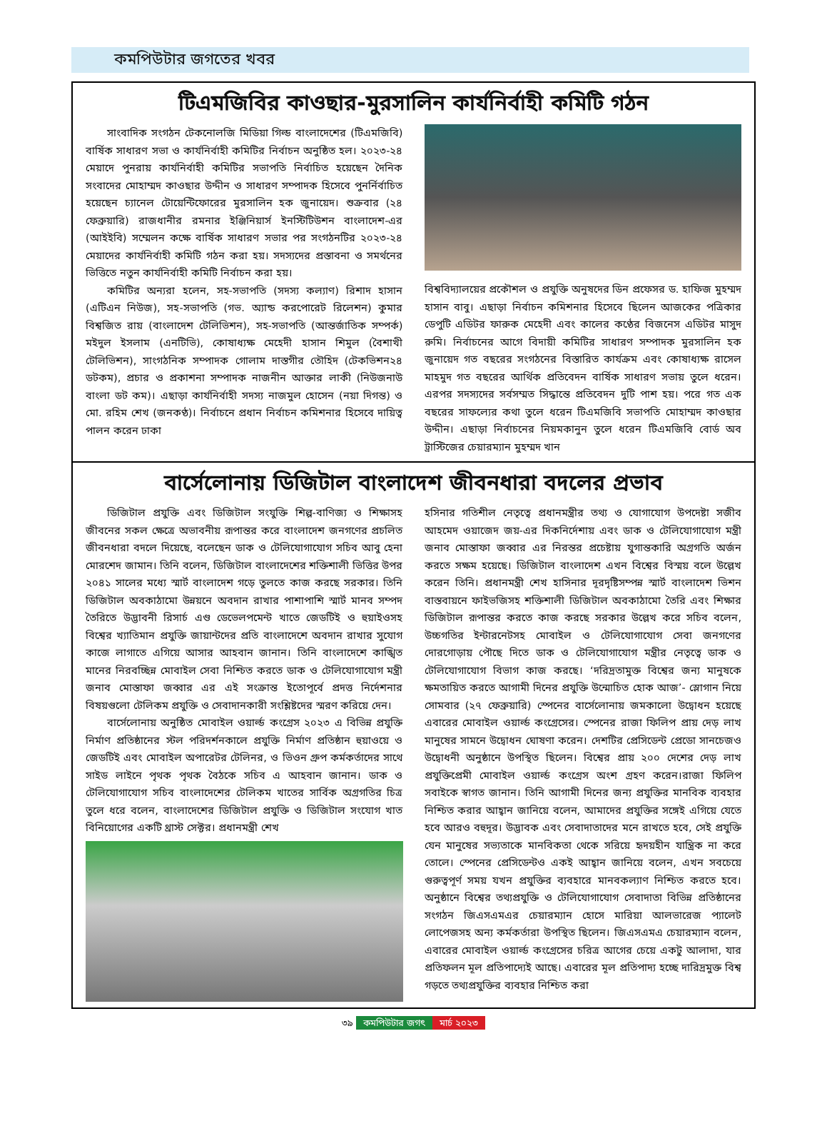কমপিউটার জগতের খবর
টিএমজিবির কাওছার-মুরসালিন কার্যনির্বাহী কমিটি গঠন
সাংবাদিক সংগঠন টেকনোলজি মিডিয়া গিল্ড বাংলাদেশের (টিএমজিবি) বার্ষিক সাধারণ সভা ও কার্যনির্বাহী কমিটির নির্বাচন অনুষ্ঠিত হল। ২০২৩-২৪ মেয়াদে পুনরায় কার্যনির্বাহী কমিটির সভাপতি নির্বাচিত হয়েছেন দৈনিক সংবাদের মোহাম্মদ কাওছার উদ্দীন ও সাধারণ সম্পাদক হিসেবে পুনর্নির্বাচিত হয়েছেন চ্যানেল টোয়েন্টিফোরের মুরসালিন হক জুনায়েদ। শুক্রবার (২৪ ফেব্রুয়ারি) রাজধানীর রমনার ইঞ্জিনিয়ার্স ইনস্টিটিউশন বাংলাদেশ-এর (আইইবি) সম্মেলন কক্ষে বার্ষিক সাধারণ সভার পর সংগঠনটির ২০২৩-২৪ মেয়াদের কার্যনির্বাহী কমিটি গঠন করা হয়। সদস্যদের প্রস্তাবনা ও সমর্থনের ভিত্তিতে নতুন কার্যনির্বাহী কমিটি নির্বাচন করা হয়।
কমিটির অন্যরা হলেন, সহ-সভাপতি (সদস্য কল্যাণ) রিশাদ হাসান (এটিএন নিউজ), সহ-সভাপতি (গভ. অ্যান্ড করপোরেট রিলেশন) কুমার বিশ্বজিত রায় (বাংলাদেশ টেলিভিশন), সহ-সভাপতি (আন্তর্জাতিক সম্পর্ক) মইদুল ইসলাম (এনটিভি), কোষাধ্যক্ষ মেহেদী হাসান শিমুল (বৈশাখী টেলিভিশন), সাংগঠনিক সম্পাদক গোলাম দাস্তগীর তৌহিদ (টেকভিশন২৪ ডটকম), প্রচার ও প্রকাশনা সম্পাদক নাজনীন আক্তার লাকী (নিউজনাউ বাংলা ডট কম)। এছাড়া কার্যনির্বাহী সদস্য নাজমুল হোসেন (নয়া দিগন্ত) ও মো. রহিম শেখ (জনকণ্ঠ)। নির্বাচনে প্রধান নির্বাচন কমিশনার হিসেবে দায়িত্ব পালন করেন ঢাকা
বিশ্ববিদ্যালয়ের প্রকৌশল ও প্রযুক্তি অনুষদের ডিন প্রফেসর ড. হাফিজ মুহম্মদ হাসান বাবু। এছাড়া নির্বাচন কমিশনার হিসেবে ছিলেন আজকের পত্রিকার ডেপুটি এডিটর ফারুক মেহেদী এবং কালের কণ্ঠের বিজনেস এডিটর মাসুদ রুমি। নির্বাচনের আগে বিদায়ী কমিটির সাধারণ সম্পাদক মুরসালিন হক জুনায়েদ গত বছরের সংগঠনের বিস্তারিত কার্যক্রম এবং কোষাধ্যক্ষ রাসেল মাহমুদ গত বছরের আর্থিক প্রতিবেদন বার্ষিক সাধারণ সভায় তুলে ধরেন। এরপর সদস্যদের সর্বসম্মত সিদ্ধান্তে প্রতিবেদন দুটি পাশ হয়। পরে গত এক বছরের সাফল্যের কথা তুলে ধরেন টিএমজিবি সভাপতি মোহাম্মদ কাওছার উদ্দীন। এছাড়া নির্বাচনের নিয়মকানুন তুলে ধরেন টিএমজিবি বোর্ড অব ট্রাস্টিজের চেয়ারম্যান মুহম্মদ খান
বার্সেলোনায় ডিজিটাল বাংলাদেশ জীবনধারা বদলের প্রভাব
ডিজিটাল প্রযুক্তি এবং ডিজিটাল সংযুক্তি শিল্প-বাণিজ্য ও শিক্ষাসহ জীবনের সকল ক্ষেত্রে অভাবনীয় রূপান্তর করে বাংলাদেশ জনগণের প্রচলিত জীবনধারা বদলে দিয়েছে, বলেছেন ডাক ও টেলিযোগাযোগ সচিব আবু হেনা মোরশেদ জামান। তিনি বলেন, ডিজিটাল বাংলাদেশের শক্তিশালী ভিত্তির উপর ২০৪১ সালের মধ্যে স্মার্ট বাংলাদেশ গড়ে তুলতে কাজ করছে সরকার। তিনি ডিজিটাল অবকাঠামো উন্নয়নে অবদান রাখার পাশাপাশি স্মার্ট মানব সম্পদ তৈরিতে উদ্ভাবনী রিসার্চ এণ্ড ডেভেলপমেন্ট খাতে জেডটিই ও হুয়াইওসহ বিশ্বের খ্যাতিমান প্রযুক্তি জায়ান্টদের প্রতি বাংলাদেশে অবদান রাখার সুযোগ কাজে লাগাতে এগিয়ে আসার আহবান জানান। তিনি বাংলাদেশে কাঙ্খিত মানের নিরবচ্ছিন্ন মোবাইল সেবা নিশ্চিত করতে ডাক ও টেলিযোগাযোগ মন্ত্রী জনাব মোস্তাফা জব্বার এর এই সংক্রান্ত ইতোপূর্বে প্রদত্ত নির্দেশনার বিষয়গুলো টেলিকম প্রযুক্তি ও সেবাদানকারী সংশ্লিষ্টদের স্মরণ করিয়ে দেন।
বার্সেলোনায় অনুষ্ঠিত মোবাইল ওয়ার্ল্ড কংগ্রেস ২০২৩ এ বিভিন্ন প্রযুক্তি নির্মাণ প্রতিষ্ঠানের স্টল পরিদর্শনকালে প্রযুক্তি নির্মাণ প্রতিষ্ঠান হুয়াওয়ে ও জেডটিই এবং মোবাইল অপারেটর টেলিনর, ও ভিওন গ্রুপ কর্মকর্তাদের সাথে সাইড লাইনে পৃথক পৃথক বৈঠকে সচিব এ আহবান জানান। ডাক ও টেলিযোগাযোগ সচিব বাংলাদেশের টেলিকম খাতের সার্বিক অগ্রগতির চিত্র তুলে ধরে বলেন, বাংলাদেশের ডিজিটাল প্রযুক্তি ও ডিজিটাল সংযোগ খাত বিনিয়োগের একটি থ্রাস্ট সেক্টর। প্রধানমন্ত্রী শেখ
হসিনার গতিশীল নেতৃত্বে প্রধানমন্ত্রীর তথ্য ও যোগাযোগ উপদেষ্টা সজীব আহমেদ ওয়াজেদ জয়-এর দিকনির্দেশায় এবং ডাক ও টেলিযোগাযোগ মন্ত্রী জনাব মোস্তাফা জব্বার এর নিরন্তর প্রচেষ্টায় যুগান্তকারি অগ্রগতি অর্জন করতে সক্ষম হয়েছে। ডিজিটাল বাংলাদেশ এখন বিশ্বের বিস্ময় বলে উল্লেখ করেন তিনি। প্রধানমন্ত্রী শেখ হাসিনার দূরদৃষ্টিসম্পন্ন স্মার্ট বাংলাদেশ ভিশন বাস্তবায়নে ফাইভজিসহ শক্তিশালী ডিজিটাল অবকাঠামো তৈরি এবং শিক্ষার ডিজিটাল রূপান্তর করতে কাজ করছে সরকার উল্লেখ করে সচিব বলেন, উচ্চগতির ইন্টারনেটসহ মোবাইল ও টেলিযোগাযোগ সেবা জনগণের দোরগোড়ায় পৌছে দিতে ডাক ও টেলিযোগাযোগ মন্ত্রীর নেতৃত্বে ডাক ও টেলিযোগাযোগ বিভাগ কাজ করছে। ‘দরিদ্রতামুক্ত বিশ্বের জন্য মানুষকে ক্ষমতায়িত করতে আগামী দিনের প্রযুক্তি উন্মোচিত হোক আজ’- স্লোগান নিয়ে সোমবার (২৭ ফেব্রুয়ারি) স্পেনের বার্সেলোনায় জমকালো উদ্বোধন হয়েছে এবারের মোবাইল ওয়ার্ল্ড কংগ্রেসের। স্পেনের রাজা ফিলিপ প্রায় দেড় লাখ মানুষের সামনে উদ্বোধন ঘোষণা করেন। দেশটির প্রেসিডেন্ট প্রেডো সানচেজও উদ্বোধনী অনুষ্ঠানে উপস্থিত ছিলেন। বিশ্বের প্রায় ২০০ দেশের দেড় লাখ প্রযুক্তিপ্রেমী মোবাইল ওয়ার্ল্ড কংগ্রেস অংশ গ্রহণ করেন।রাজা ফিলিপ সবাইকে স্বাগত জানান। তিনি আগামী দিনের জন্য প্রযুক্তির মানবিক ব্যবহার নিশ্চিত করার আহ্বান জানিয়ে বলেন, আমাদের প্রযুক্তির সঙ্গেই এগিয়ে যেতে হবে আরও বহুদূর। উদ্ভাবক এবং সেবাদাতাদের মনে রাখতে হবে, সেই প্রযুক্তি যেন মানুষের সভ্যতাকে মানবিকতা থেকে সরিয়ে হৃদয়হীন যান্ত্রিক না করে তোলে। স্পেনের প্রেসিডেন্টও একই আহ্বান জানিয়ে বলেন, এখন সবচেয়ে গুরুত্বপূর্ণ সময় যখন প্রযুক্তির ব্যবহারে মানবকল্যাণ নিশ্চিত করতে হবে। অনুষ্ঠানে বিশ্বের তথ্যপ্রযুক্তি ও টেলিযোগাযোগ সেবাদাতা বিভিন্ন প্রতিষ্ঠানের সংগঠন জিএসএমএর চেয়ারম্যান হোসে মারিয়া আলভারেজ প্যালেট লোপেজসহ অন্য কর্মকর্তারা উপস্থিত ছিলেন। জিএসএমএ চেয়ারম্যান বলেন, এবারের মোবাইল ওয়ার্ল্ড কংগ্রেসের চরিত্র আগের চেয়ে একটু আলাদা, যার প্রতিফলন মূল প্রতিপাদ্যেই আছে। এবারের মূল প্রতিপাদ্য হচ্ছে দারিদ্রমুক্ত বিশ্ব গড়তে তথ্যপ্রযুক্তির ব্যবহার নিশ্চিত করা
৩৯ কমপিউটার জগৎ মার্চ ২০২৩